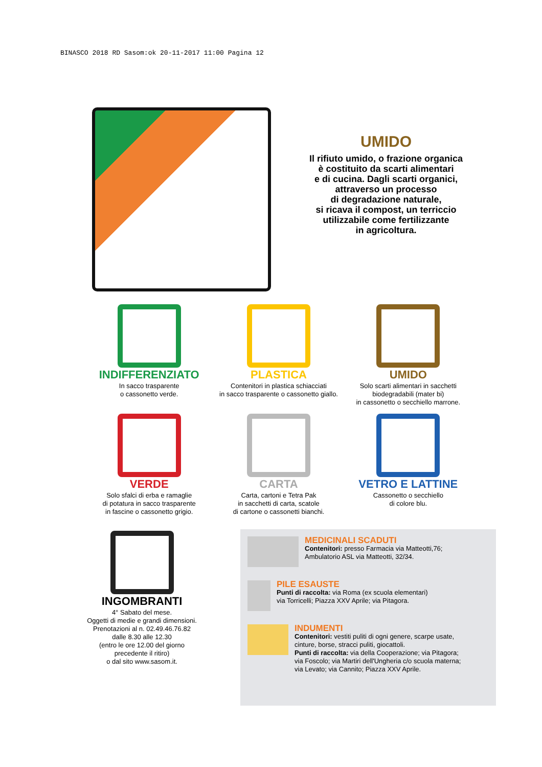BINASCO 2018 RD Sasom:ok 20-11-2017 11:00 Pagina 12
UMIDO
Il rifiuto umido, o frazione organica
è costituito da scarti alimentari
e di cucina. Dagli scarti organici,
attraverso un processo
di degradazione naturale,
si ricava il compost, un terriccio
utilizzabile come fertilizzante
in agricoltura.
INDIFFERENZIATO
In sacco trasparente
o cassonetto verde.
PLASTICA
Contenitori in plastica schiacciati
in sacco trasparente o cassonetto giallo.
UMIDO
Solo scarti alimentari in sacchetti
biodegradabili (mater bi)
in cassonetto o secchiello marrone.
VERDE
Solo sfalci di erba e ramaglie
di potatura in sacco trasparente
in fascine o cassonetto grigio.
CARTA
Carta, cartoni e Tetra Pak
in sacchetti di carta, scatole
di cartone o cassonetti bianchi.
VETRO E LATTINE
Cassonetto o secchiello
di colore blu.
INGOMBRANTI
4° Sabato del mese.
Oggetti di medie e grandi dimensioni.
Prenotazioni al n. 02.49.46.76.82
dalle 8.30 alle 12.30
(entro le ore 12.00 del giorno
precedente il ritiro)
o dal sito www.sasom.it.
MEDICINALI SCADUTI
Contenitori: presso Farmacia via Matteotti,76;
Ambulatorio ASL via Matteotti, 32/34.
PILE ESAUSTE
Punti di raccolta: via Roma (ex scuola elementari)
via Torricelli; Piazza XXV Aprile; via Pitagora.
INDUMENTI
Contenitori: vestiti puliti di ogni genere, scarpe usate,
cinture, borse, stracci puliti, giocattoli.
Punti di raccolta: via della Cooperazione; via Pitagora;
via Foscolo; via Martiri dell'Ungheria c/o scuola materna;
via Levato; via Cannito; Piazza XXV Aprile.